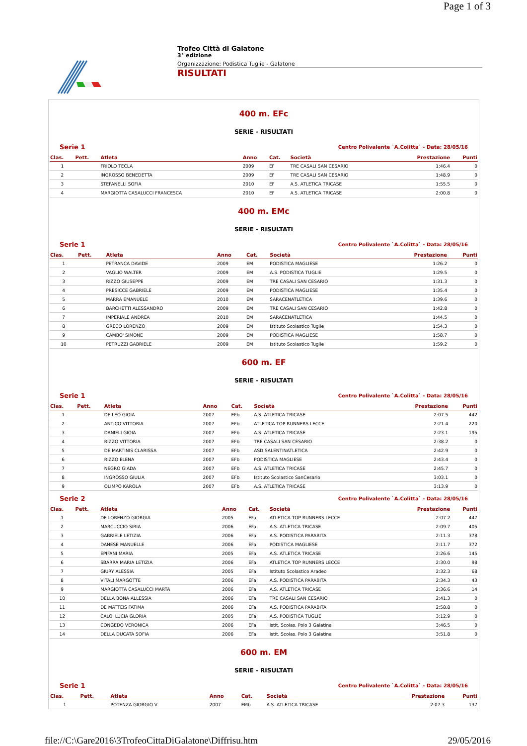Page 1 of 3
Trofeo Città di Galatone
3° edizione
Organizzazione: Podistica Tuglie - Galatone
RISULTATI
400 m. EFc
SERIE - RISULTATI
Serie 1 Centro Polivalente `A.Colitta` - Data: 28/05/16
| Clas. | Pett. | Atleta | Anno | Cat. | Società | Prestazione | Punti |
| --- | --- | --- | --- | --- | --- | --- | --- |
| 1 | | FRIOLO TECLA | 2009 | EF | TRE CASALI SAN CESARIO | 1:46.4 | 0 |
| 2 | | INGROSSO BENEDETTA | 2009 | EF | TRE CASALI SAN CESARIO | 1:48.9 | 0 |
| 3 | | STEFANELLI SOFIA | 2010 | EF | A.S. ATLETICA TRICASE | 1:55.5 | 0 |
| 4 | | MARGIOTTA CASALUCCI FRANCESCA | 2010 | EF | A.S. ATLETICA TRICASE | 2:00.8 | 0 |
400 m. EMc
SERIE - RISULTATI
Serie 1 Centro Polivalente `A.Colitta` - Data: 28/05/16
| Clas. | Pett. | Atleta | Anno | Cat. | Società | Prestazione | Punti |
| --- | --- | --- | --- | --- | --- | --- | --- |
| 1 | | PETRANCA DAVIDE | 2009 | EM | PODISTICA MAGLIESE | 1:26.2 | 0 |
| 2 | | VAGLIO WALTER | 2009 | EM | A.S. PODISTICA TUGLIE | 1:29.5 | 0 |
| 3 | | RIZZO GIUSEPPE | 2009 | EM | TRE CASALI SAN CESARIO | 1:31.3 | 0 |
| 4 | | PRESICCE GABRIELE | 2009 | EM | PODISTICA MAGLIESE | 1:35.4 | 0 |
| 5 | | MARRA EMANUELE | 2010 | EM | SARACENATLETICA | 1:39.6 | 0 |
| 6 | | BARCHETTI ALESSANDRO | 2009 | EM | TRE CASALI SAN CESARIO | 1:42.8 | 0 |
| 7 | | IMPERIALE ANDREA | 2010 | EM | SARACENATLETICA | 1:44.5 | 0 |
| 8 | | GRECO LORENZO | 2009 | EM | Istituto Scolastico Tuglie | 1:54.3 | 0 |
| 9 | | CAMBO' SIMONE | 2009 | EM | PODISTICA MAGLIESE | 1:58.7 | 0 |
| 10 | | PETRUZZI GABRIELE | 2009 | EM | Istituto Scolastico Tuglie | 1:59.2 | 0 |
600 m. EF
SERIE - RISULTATI
Serie 1 Centro Polivalente `A.Colitta` - Data: 28/05/16
| Clas. | Pett. | Atleta | Anno | Cat. | Società | Prestazione | Punti |
| --- | --- | --- | --- | --- | --- | --- | --- |
| 1 | | DE LEO GIOIA | 2007 | EFb | A.S. ATLETICA TRICASE | 2:07.5 | 442 |
| 2 | | ANTICO VITTORIA | 2007 | EFb | ATLETICA TOP RUNNERS LECCE | 2:21.4 | 220 |
| 3 | | DANIELI GIOIA | 2007 | EFb | A.S. ATLETICA TRICASE | 2:23.1 | 195 |
| 4 | | RIZZO VITTORIA | 2007 | EFb | TRE CASALI SAN CESARIO | 2:38.2 | 0 |
| 5 | | DE MARTINIS CLARISSA | 2007 | EFb | ASD SALENTINATLETICA | 2:42.9 | 0 |
| 6 | | RIZZO ELENA | 2007 | EFb | PODISTICA MAGLIESE | 2:43.4 | 0 |
| 7 | | NEGRO GIADA | 2007 | EFb | A.S. ATLETICA TRICASE | 2:45.7 | 0 |
| 8 | | INGROSSO GIULIA | 2007 | EFb | Istituto Scolastico SanCesario | 3:03.1 | 0 |
| 9 | | OLIMPO KAROLA | 2007 | EFb | A.S. ATLETICA TRICASE | 3:13.9 | 0 |
Serie 2 Centro Polivalente `A.Colitta` - Data: 28/05/16
| Clas. | Pett. | Atleta | Anno | Cat. | Società | Prestazione | Punti |
| --- | --- | --- | --- | --- | --- | --- | --- |
| 1 | | DE LORENZO GIORGIA | 2005 | EFa | ATLETICA TOP RUNNERS LECCE | 2:07.2 | 447 |
| 2 | | MARCUCCIO SIRIA | 2006 | EFa | A.S. ATLETICA TRICASE | 2:09.7 | 405 |
| 3 | | GABRIELE LETIZIA | 2006 | EFa | A.S. PODISTICA PARABITA | 2:11.3 | 378 |
| 4 | | DANESE MANUELLE | 2006 | EFa | PODISTICA MAGLIESE | 2:11.7 | 372 |
| 5 | | EPIFANI MARIA | 2005 | EFa | A.S. ATLETICA TRICASE | 2:26.6 | 145 |
| 6 | | SBARRA MARIA LETIZIA | 2006 | EFa | ATLETICA TOP RUNNERS LECCE | 2:30.0 | 98 |
| 7 | | GIURY ALESSIA | 2005 | EFa | Istituto Scolastico Aradeo | 2:32.3 | 68 |
| 8 | | VITALI MARGOTTE | 2006 | EFa | A.S. PODISTICA PARABITA | 2:34.3 | 43 |
| 9 | | MARGIOTTA CASALUCCI MARTA | 2006 | EFa | A.S. ATLETICA TRICASE | 2:36.6 | 14 |
| 10 | | DELLA BONA ALLESSIA | 2006 | EFa | TRE CASALI SAN CESARIO | 2:41.3 | 0 |
| 11 | | DE MATTEIS FATIMA | 2006 | EFa | A.S. PODISTICA PARABITA | 2:58.8 | 0 |
| 12 | | CALO' LUCIA GLORIA | 2005 | EFa | A.S. PODISTICA TUGLIE | 3:12.9 | 0 |
| 13 | | CONGEDO VERONICA | 2006 | EFa | Istit. Scolas. Polo 3 Galatina | 3:46.5 | 0 |
| 14 | | DELLA DUCATA SOFIA | 2006 | EFa | Istit. Scolas. Polo 3 Galatina | 3:51.8 | 0 |
600 m. EM
SERIE - RISULTATI
Serie 1 Centro Polivalente `A.Colitta` - Data: 28/05/16
| Clas. | Pett. | Atleta | Anno | Cat. | Società | Prestazione | Punti |
| --- | --- | --- | --- | --- | --- | --- | --- |
| 1 | | POTENZA GIORGIO V | 2007 | EMb | A.S. ATLETICA TRICASE | 2:07.3 | 137 |
file://C:\Gare2016\3TrofeoCittaDiGalatone\Diffrisu.htm 29/05/2016